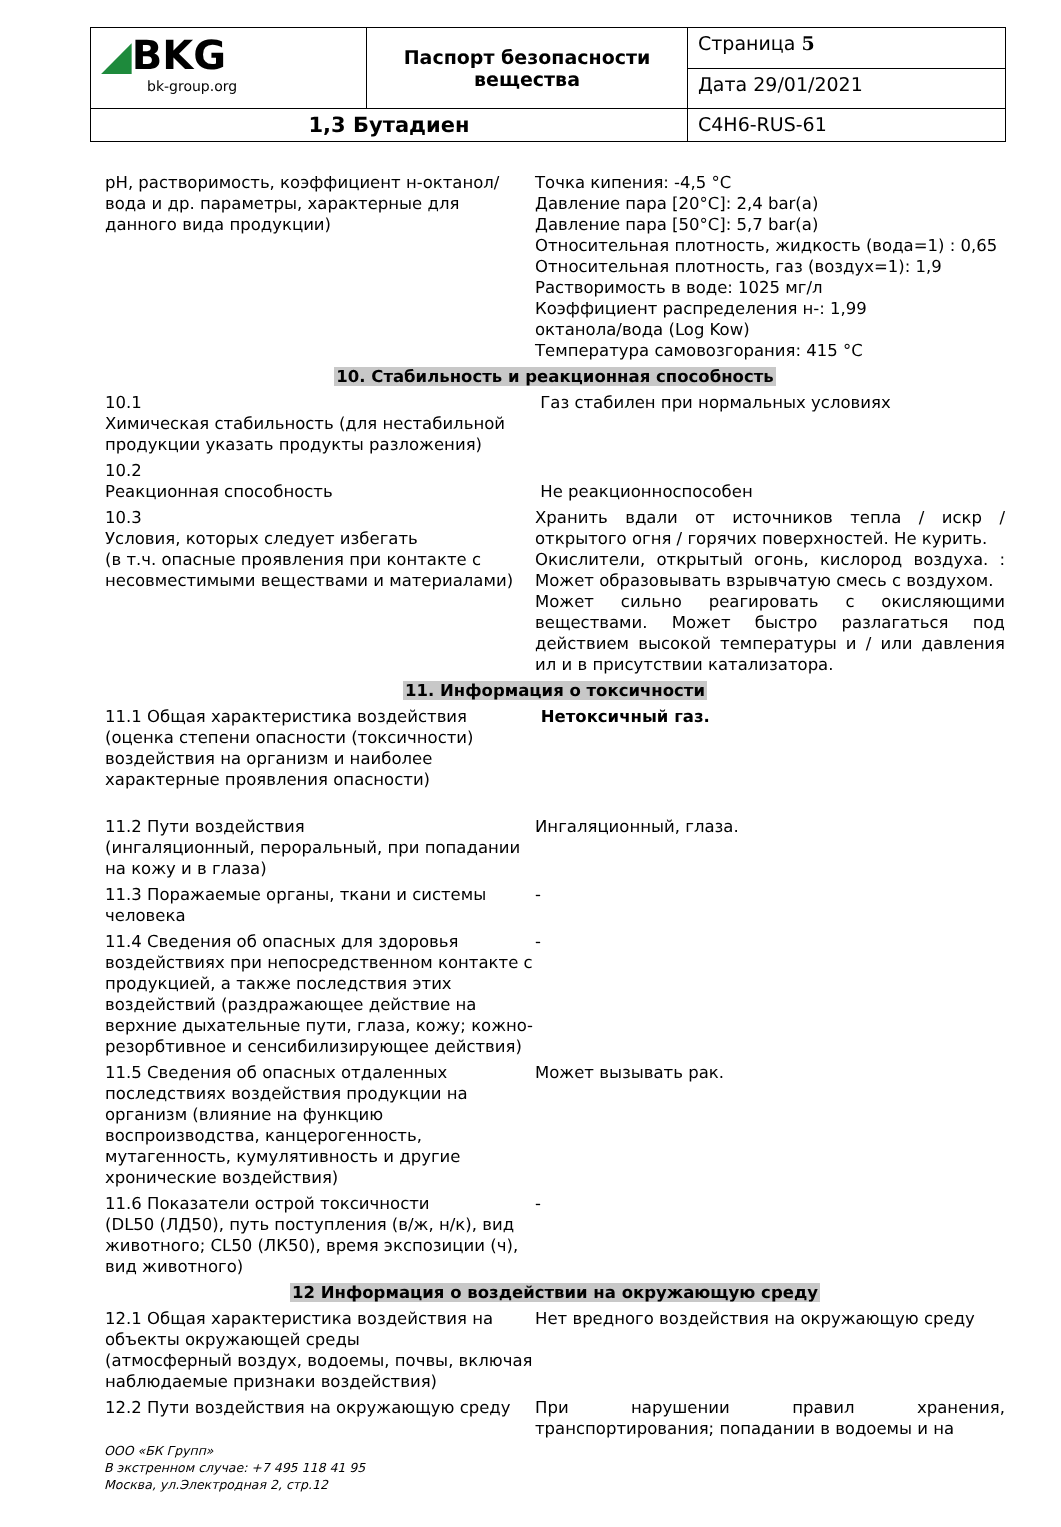| ◢ BKG bk-group.org | Паспорт безопасности вещества | Страница 5 |
| | | Дата 29/01/2021 |
| 1,3 Бутадиен | | C4H6-RUS-61 |
| pH, растворимость, коэффициент н-октанол/вода и др. параметры, характерные для данного вида продукции) | Точка кипения: -4,5 °C Давление пара [20°C]: 2,4 bar(a) Давление пара [50°C]: 5,7 bar(a) Относительная плотность, жидкость (вода=1) : 0,65 Относительная плотность, газ (воздух=1): 1,9 Растворимость в воде: 1025 мг/л Коэффициент распределения н-: 1,99 октанола/вода (Log Kow) Температура самовозгорания: 415 °C |
| 10. Стабильность и реакционная способность | |
| 10.1 Химическая стабильность (для нестабильной продукции указать продукты разложения) | Газ стабилен при нормальных условиях |
| 10.2 Реакционная способность | Не реакционноспособен |
| 10.3 Условия, которых следует избегать (в т.ч. опасные проявления при контакте с несовместимыми веществами и материалами) | Хранить вдали от источников тепла / искр / открытого огня / горячих поверхностей. Не курить. Окислители, открытый огонь, кислород воздуха. : Может образовывать взрывчатую смесь с воздухом. Может сильно реагировать с окисляющими веществами. Может быстро разлагаться под действием высокой температуры и / или давления ил и в присутствии катализатора. |
| 11. Информация о токсичности | |
| 11.1 Общая характеристика воздействия (оценка степени опасности (токсичности) воздействия на организм и наиболее характерные проявления опасности) | Нетоксичный газ. |
| 11.2 Пути воздействия (ингаляционный, пероральный, при попадании на кожу и в глаза) | Ингаляционный, глаза. |
| 11.3 Поражаемые органы, ткани и системы человека | - |
| 11.4 Сведения об опасных для здоровья воздействиях при непосредственном контакте с продукцией, а также последствия этих воздействий (раздражающее действие на верхние дыхательные пути, глаза, кожу; кожно-резорбтивное и сенсибилизирующее действия) | - |
| 11.5 Сведения об опасных отдаленных последствиях воздействия продукции на организм (влияние на функцию воспроизводства, канцерогенность, мутагенность, кумулятивность и другие хронические воздействия) | Может вызывать рак. |
| 11.6 Показатели острой токсичности (DL50 (ЛД50), путь поступления (в/ж, н/к), вид животного; CL50 (ЛК50), время экспозиции (ч), вид животного) | - |
| 12 Информация о воздействии на окружающую среду | |
| 12.1 Общая характеристика воздействия на объекты окружающей среды (атмосферный воздух, водоемы, почвы, включая наблюдаемые признаки воздействия) | Нет вредного воздействия на окружающую среду |
| 12.2 Пути воздействия на окружающую среду | При нарушении правил хранения, транспортирования; попадании в водоемы и на |
ООО «БК Групп»
В экстренном случае: +7 495 118 41 95
Москва, ул.Электродная 2, стр.12